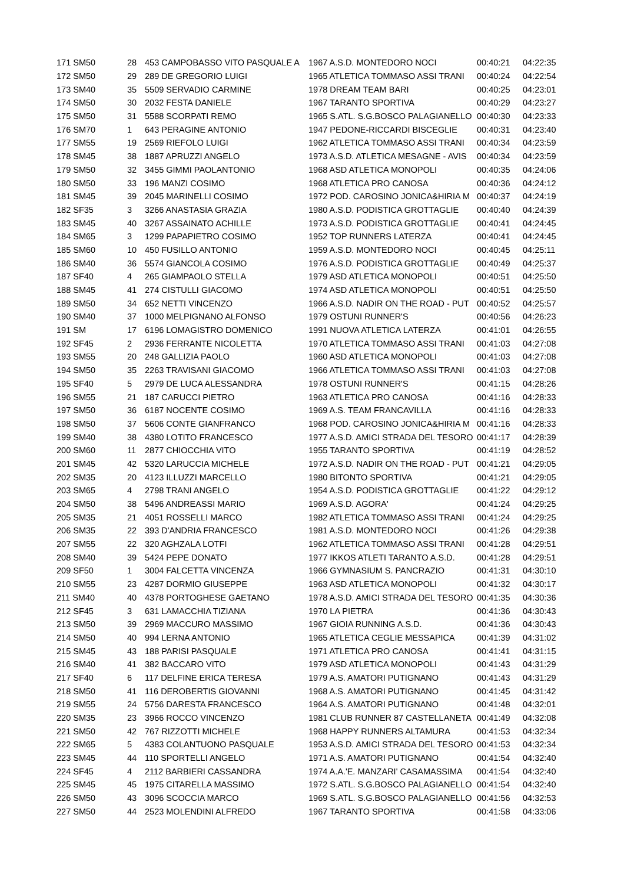| 171 SM50 | 28 | 453 CAMPOBASSO VITO PASQUALE A | 1967 A.S.D. MONTEDORO NOCI | 00:40:21 | 04:22:35 |
| 172 SM50 | 29 | 289 DE GREGORIO LUIGI | 1965 ATLETICA TOMMASO ASSI TRANI | 00:40:24 | 04:22:54 |
| 173 SM40 | 35 | 5509 SERVADIO CARMINE | 1978 DREAM TEAM BARI | 00:40:25 | 04:23:01 |
| 174 SM50 | 30 | 2032 FESTA DANIELE | 1967 TARANTO SPORTIVA | 00:40:29 | 04:23:27 |
| 175 SM50 | 31 | 5588 SCORPATI REMO | 1965 S.ATL. S.G.BOSCO PALAGIANELLO | 00:40:30 | 04:23:33 |
| 176 SM70 | 1 | 643 PERAGINE ANTONIO | 1947 PEDONE-RICCARDI BISCEGLIE | 00:40:31 | 04:23:40 |
| 177 SM55 | 19 | 2569 RIEFOLO LUIGI | 1962 ATLETICA TOMMASO ASSI TRANI | 00:40:34 | 04:23:59 |
| 178 SM45 | 38 | 1887 APRUZZI ANGELO | 1973 A.S.D. ATLETICA MESAGNE - AVIS | 00:40:34 | 04:23:59 |
| 179 SM50 | 32 | 3455 GIMMI PAOLANTONIO | 1968 ASD ATLETICA MONOPOLI | 00:40:35 | 04:24:06 |
| 180 SM50 | 33 | 196 MANZI COSIMO | 1968 ATLETICA PRO CANOSA | 00:40:36 | 04:24:12 |
| 181 SM45 | 39 | 2045 MARINELLI COSIMO | 1972 POD. CAROSINO JONICA&HIRIA M | 00:40:37 | 04:24:19 |
| 182 SF35 | 3 | 3266 ANASTASIA GRAZIA | 1980 A.S.D. PODISTICA GROTTAGLIE | 00:40:40 | 04:24:39 |
| 183 SM45 | 40 | 3267 ASSAINATO ACHILLE | 1973 A.S.D. PODISTICA GROTTAGLIE | 00:40:41 | 04:24:45 |
| 184 SM65 | 3 | 1299 PAPAPIETRO COSIMO | 1952 TOP RUNNERS LATERZA | 00:40:41 | 04:24:45 |
| 185 SM60 | 10 | 450 FUSILLO ANTONIO | 1959 A.S.D. MONTEDORO NOCI | 00:40:45 | 04:25:11 |
| 186 SM40 | 36 | 5574 GIANCOLA COSIMO | 1976 A.S.D. PODISTICA GROTTAGLIE | 00:40:49 | 04:25:37 |
| 187 SF40 | 4 | 265 GIAMPAOLO STELLA | 1979 ASD ATLETICA MONOPOLI | 00:40:51 | 04:25:50 |
| 188 SM45 | 41 | 274 CISTULLI GIACOMO | 1974 ASD ATLETICA MONOPOLI | 00:40:51 | 04:25:50 |
| 189 SM50 | 34 | 652 NETTI VINCENZO | 1966 A.S.D. NADIR ON THE ROAD - PUT | 00:40:52 | 04:25:57 |
| 190 SM40 | 37 | 1000 MELPIGNANO ALFONSO | 1979 OSTUNI RUNNER'S | 00:40:56 | 04:26:23 |
| 191 SM | 17 | 6196 LOMAGISTRO DOMENICO | 1991 NUOVA ATLETICA LATERZA | 00:41:01 | 04:26:55 |
| 192 SF45 | 2 | 2936 FERRANTE NICOLETTA | 1970 ATLETICA TOMMASO ASSI TRANI | 00:41:03 | 04:27:08 |
| 193 SM55 | 20 | 248 GALLIZIA PAOLO | 1960 ASD ATLETICA MONOPOLI | 00:41:03 | 04:27:08 |
| 194 SM50 | 35 | 2263 TRAVISANI GIACOMO | 1966 ATLETICA TOMMASO ASSI TRANI | 00:41:03 | 04:27:08 |
| 195 SF40 | 5 | 2979 DE LUCA ALESSANDRA | 1978 OSTUNI RUNNER'S | 00:41:15 | 04:28:26 |
| 196 SM55 | 21 | 187 CARUCCI PIETRO | 1963 ATLETICA PRO CANOSA | 00:41:16 | 04:28:33 |
| 197 SM50 | 36 | 6187 NOCENTE COSIMO | 1969 A.S. TEAM FRANCAVILLA | 00:41:16 | 04:28:33 |
| 198 SM50 | 37 | 5606 CONTE GIANFRANCO | 1968 POD. CAROSINO JONICA&HIRIA M | 00:41:16 | 04:28:33 |
| 199 SM40 | 38 | 4380 LOTITO FRANCESCO | 1977 A.S.D. AMICI STRADA DEL TESORO | 00:41:17 | 04:28:39 |
| 200 SM60 | 11 | 2877 CHIOCCHIA VITO | 1955 TARANTO SPORTIVA | 00:41:19 | 04:28:52 |
| 201 SM45 | 42 | 5320 LARUCCIA MICHELE | 1972 A.S.D. NADIR ON THE ROAD - PUT | 00:41:21 | 04:29:05 |
| 202 SM35 | 20 | 4123 ILLUZZI MARCELLO | 1980 BITONTO SPORTIVA | 00:41:21 | 04:29:05 |
| 203 SM65 | 4 | 2798 TRANI ANGELO | 1954 A.S.D. PODISTICA GROTTAGLIE | 00:41:22 | 04:29:12 |
| 204 SM50 | 38 | 5496 ANDREASSI MARIO | 1969 A.S.D. AGORA' | 00:41:24 | 04:29:25 |
| 205 SM35 | 21 | 4051 ROSSELLI MARCO | 1982 ATLETICA TOMMASO ASSI TRANI | 00:41:24 | 04:29:25 |
| 206 SM35 | 22 | 393 D'ANDRIA FRANCESCO | 1981 A.S.D. MONTEDORO NOCI | 00:41:26 | 04:29:38 |
| 207 SM55 | 22 | 320 AGHZALA LOTFI | 1962 ATLETICA TOMMASO ASSI TRANI | 00:41:28 | 04:29:51 |
| 208 SM40 | 39 | 5424 PEPE DONATO | 1977 IKKOS ATLETI TARANTO A.S.D. | 00:41:28 | 04:29:51 |
| 209 SF50 | 1 | 3004 FALCETTA VINCENZA | 1966 GYMNASIUM S. PANCRAZIO | 00:41:31 | 04:30:10 |
| 210 SM55 | 23 | 4287 DORMIO GIUSEPPE | 1963 ASD ATLETICA MONOPOLI | 00:41:32 | 04:30:17 |
| 211 SM40 | 40 | 4378 PORTOGHESE GAETANO | 1978 A.S.D. AMICI STRADA DEL TESORO | 00:41:35 | 04:30:36 |
| 212 SF45 | 3 | 631 LAMACCHIA TIZIANA | 1970 LA PIETRA | 00:41:36 | 04:30:43 |
| 213 SM50 | 39 | 2969 MACCURO MASSIMO | 1967 GIOIA RUNNING A.S.D. | 00:41:36 | 04:30:43 |
| 214 SM50 | 40 | 994 LERNA ANTONIO | 1965 ATLETICA CEGLIE MESSAPICA | 00:41:39 | 04:31:02 |
| 215 SM45 | 43 | 188 PARISI PASQUALE | 1971 ATLETICA PRO CANOSA | 00:41:41 | 04:31:15 |
| 216 SM40 | 41 | 382 BACCARO VITO | 1979 ASD ATLETICA MONOPOLI | 00:41:43 | 04:31:29 |
| 217 SF40 | 6 | 117 DELFINE ERICA TERESA | 1979 A.S. AMATORI PUTIGNANO | 00:41:43 | 04:31:29 |
| 218 SM50 | 41 | 116 DEROBERTIS GIOVANNI | 1968 A.S. AMATORI PUTIGNANO | 00:41:45 | 04:31:42 |
| 219 SM55 | 24 | 5756 DARESTA FRANCESCO | 1964 A.S. AMATORI PUTIGNANO | 00:41:48 | 04:32:01 |
| 220 SM35 | 23 | 3966 ROCCO VINCENZO | 1981 CLUB RUNNER 87 CASTELLANETA | 00:41:49 | 04:32:08 |
| 221 SM50 | 42 | 767 RIZZOTTI MICHELE | 1968 HAPPY RUNNERS ALTAMURA | 00:41:53 | 04:32:34 |
| 222 SM65 | 5 | 4383 COLANTUONO PASQUALE | 1953 A.S.D. AMICI STRADA DEL TESORO | 00:41:53 | 04:32:34 |
| 223 SM45 | 44 | 110 SPORTELLI ANGELO | 1971 A.S. AMATORI PUTIGNANO | 00:41:54 | 04:32:40 |
| 224 SF45 | 4 | 2112 BARBIERI CASSANDRA | 1974 A.A.'E. MANZARI' CASAMASSIMA | 00:41:54 | 04:32:40 |
| 225 SM45 | 45 | 1975 CITARELLA MASSIMO | 1972 S.ATL. S.G.BOSCO PALAGIANELLO | 00:41:54 | 04:32:40 |
| 226 SM50 | 43 | 3096 SCOCCIA MARCO | 1969 S.ATL. S.G.BOSCO PALAGIANELLO | 00:41:56 | 04:32:53 |
| 227 SM50 | 44 | 2523 MOLENDINI ALFREDO | 1967 TARANTO SPORTIVA | 00:41:58 | 04:33:06 |